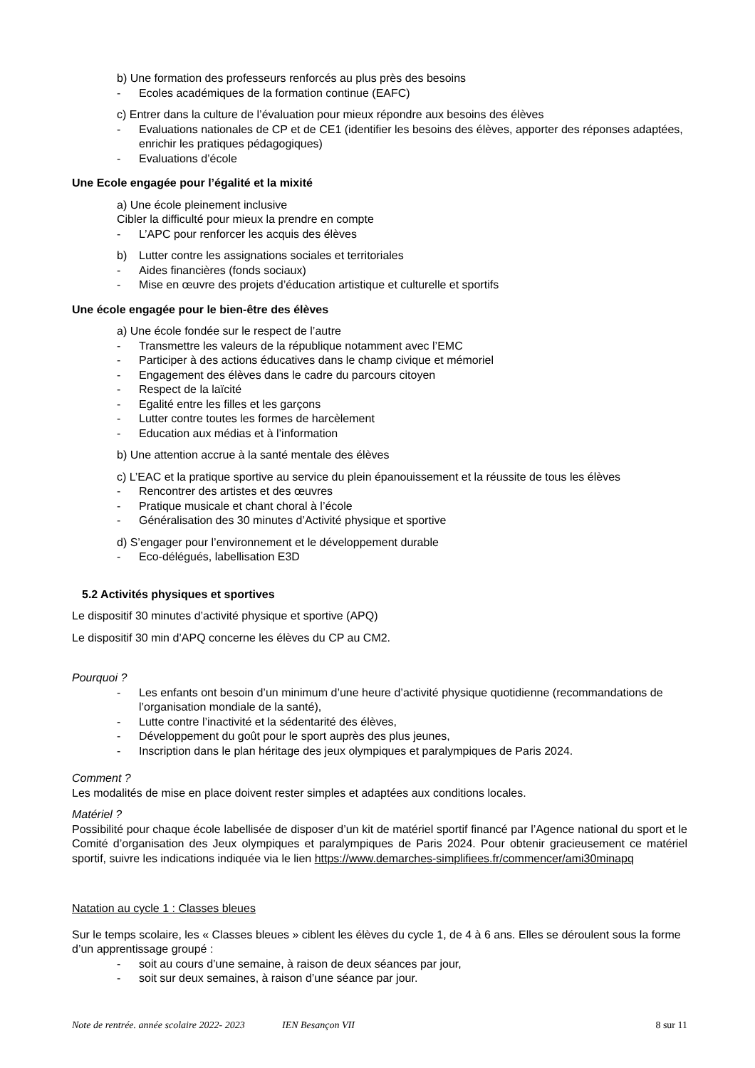b) Une formation des professeurs renforcés au plus près des besoins
- Ecoles académiques de la formation continue (EAFC)
c) Entrer dans la culture de l’évaluation pour mieux répondre aux besoins des élèves
- Evaluations nationales de CP et de CE1 (identifier les besoins des élèves, apporter des réponses adaptées, enrichir les pratiques pédagogiques)
- Evaluations d’école
Une Ecole engagée pour l’égalité et la mixité
a) Une école pleinement inclusive
Cibler la difficulté pour mieux la prendre en compte
- L’APC pour renforcer les acquis des élèves
b) Lutter contre les assignations sociales et territoriales
- Aides financières (fonds sociaux)
- Mise en œuvre des projets d’éducation artistique et culturelle et sportifs
Une école engagée pour le bien-être des élèves
a) Une école fondée sur le respect de l’autre
- Transmettre les valeurs de la république notamment avec l’EMC
- Participer à des actions éducatives dans le champ civique et mémoriel
- Engagement des élèves dans le cadre du parcours citoyen
- Respect de la laïcité
- Egalité entre les filles et les garçons
- Lutter contre toutes les formes de harcèlement
- Education aux médias et à l’information
b) Une attention accrue à la santé mentale des élèves
c) L’EAC et la pratique sportive au service du plein épanouissement et la réussite de tous les élèves
- Rencontrer des artistes et des œuvres
- Pratique musicale et chant choral à l’école
- Généralisation des 30 minutes d’Activité physique et sportive
d) S’engager pour l’environnement et le développement durable
- Eco-délégués, labellisation E3D
5.2 Activités physiques et sportives
Le dispositif 30 minutes d’activité physique et sportive (APQ)
Le dispositif 30 min d’APQ concerne les élèves du CP au CM2.
Pourquoi ?
- Les enfants ont besoin d’un minimum d’une heure d’activité physique quotidienne (recommandations de l’organisation mondiale de la santé),
- Lutte contre l’inactivité et la sédentarité des élèves,
- Développement du goût pour le sport auprès des plus jeunes,
- Inscription dans le plan héritage des jeux olympiques et paralympiques de Paris 2024.
Comment ?
Les modalités de mise en place doivent rester simples et adaptées aux conditions locales.
Matériel ?
Possibilité pour chaque école labellisée de disposer d’un kit de matériel sportif financé par l’Agence national du sport et le Comité d’organisation des Jeux olympiques et paralympiques de Paris 2024. Pour obtenir gracieusement ce matériel sportif, suivre les indications indiquée via le lien https://www.demarches-simplifiees.fr/commencer/ami30minapq
Natation au cycle 1 : Classes bleues
Sur le temps scolaire, les « Classes bleues » ciblent les élèves du cycle 1, de 4 à 6 ans. Elles se déroulent sous la forme d’un apprentissage groupé :
- soit au cours d’une semaine, à raison de deux séances par jour,
- soit sur deux semaines, à raison d’une séance par jour.
Note de rentrée. année scolaire 2022- 2023 IEN Besançon VII 8 sur 11